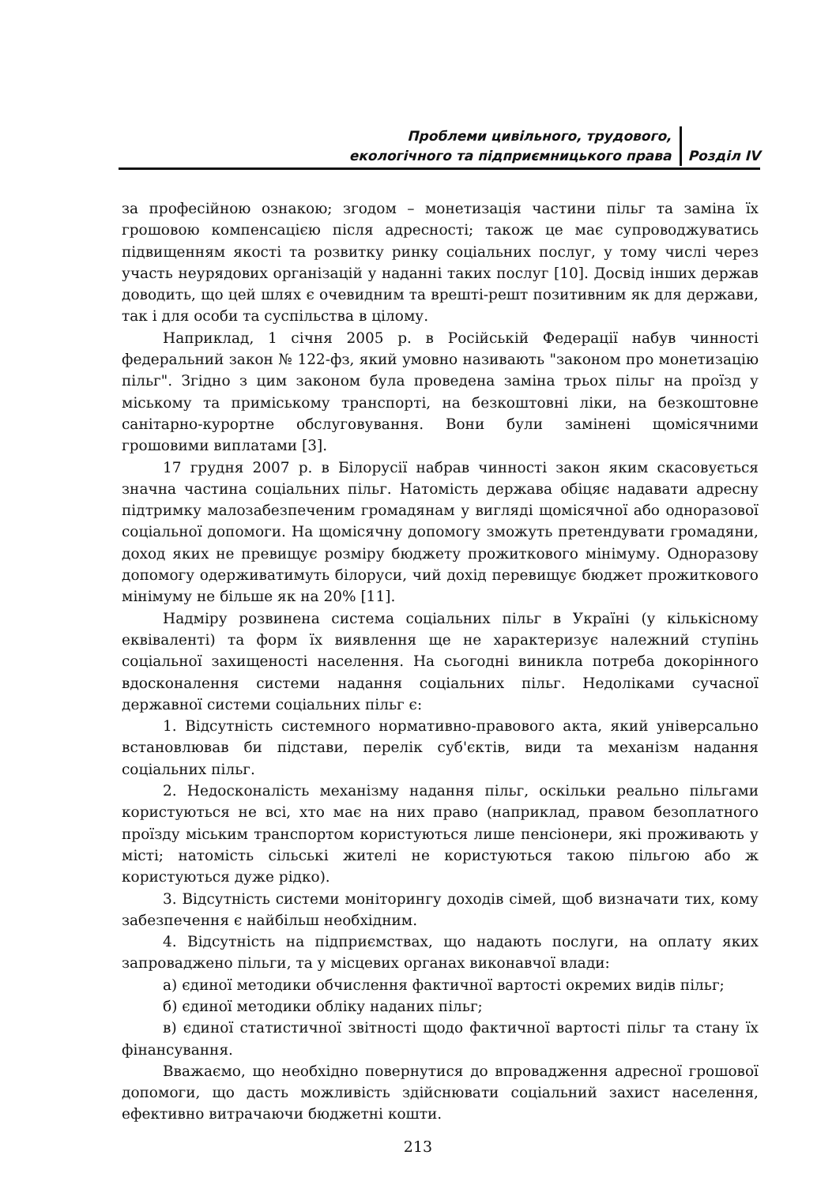Проблеми цивільного, трудового,
екологічного та підприємницького права
Розділ IV
за професійною ознакою; згодом – монетизація частини пільг та заміна їх грошовою компенсацією після адресності; також це має супроводжуватись підвищенням якості та розвитку ринку соціальних послуг, у тому числі через участь неурядових організацій у наданні таких послуг [10]. Досвід інших держав доводить, що цей шлях є очевидним та врешті-решт позитивним як для держави, так і для особи та суспільства в цілому.
Наприклад, 1 січня 2005 р. в Російській Федерації набув чинності федеральний закон № 122-фз, який умовно називають "законом про монетизацію пільг". Згідно з цим законом була проведена заміна трьох пільг на проїзд у міському та приміському транспорті, на безкоштовні ліки, на безкоштовне санітарно-курортне обслуговування. Вони були замінені щомісячними грошовими виплатами [3].
17 грудня 2007 р. в Білорусії набрав чинності закон яким скасовується значна частина соціальних пільг. Натомість держава обіцяє надавати адресну підтримку малозабезпеченим громадянам у вигляді щомісячної або одноразової соціальної допомоги. На щомісячну допомогу зможуть претендувати громадяни, доход яких не превищує розміру бюджету прожиткового мінімуму. Одноразову допомогу одерживатимуть білоруси, чий дохід перевищує бюджет прожиткового мінімуму не більше як на 20% [11].
Надміру розвинена система соціальних пільг в Україні (у кількісному еквіваленті) та форм їх виявлення ще не характеризує належний ступінь соціальної захищеності населення. На сьогодні виникла потреба докорінного вдосконалення системи надання соціальних пільг. Недоліками сучасної державної системи соціальних пільг є:
1. Відсутність системного нормативно-правового акта, який універсально встановлював би підстави, перелік суб'єктів, види та механізм надання соціальних пільг.
2. Недосконалість механізму надання пільг, оскільки реально пільгами користуються не всі, хто має на них право (наприклад, правом безоплатного проїзду міським транспортом користуються лише пенсіонери, які проживають у місті; натомість сільські жителі не користуються такою пільгою або ж користуються дуже рідко).
3. Відсутність системи моніторингу доходів сімей, щоб визначати тих, кому забезпечення є найбільш необхідним.
4. Відсутність на підприємствах, що надають послуги, на оплату яких запроваджено пільги, та у місцевих органах виконавчої влади:
а) єдиної методики обчислення фактичної вартості окремих видів пільг;
б) єдиної методики обліку наданих пільг;
в) єдиної статистичної звітності щодо фактичної вартості пільг та стану їх фінансування.
Вважаємо, що необхідно повернутися до впровадження адресної грошової допомоги, що дасть можливість здійснювати соціальний захист населення, ефективно витрачаючи бюджетні кошти.
213